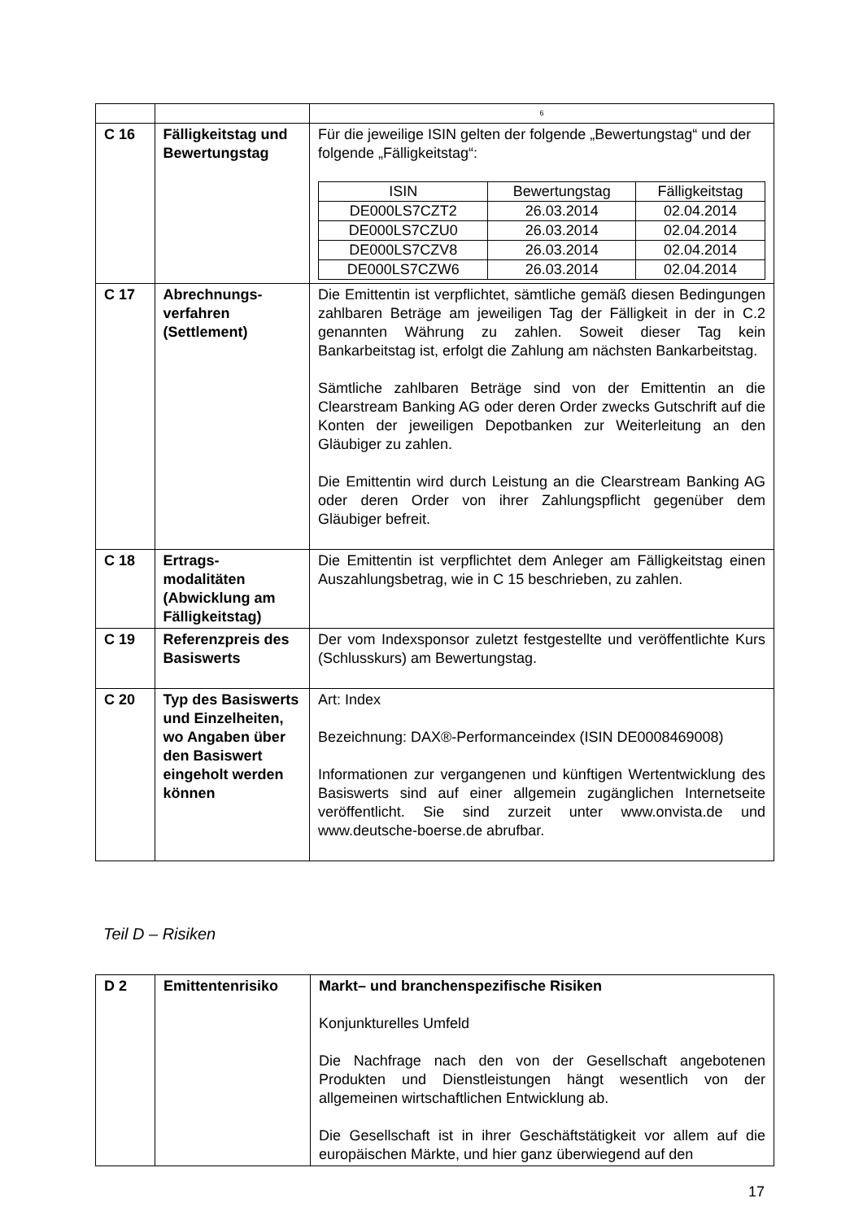| | | 6 |
| C 16 | Fälligkeitstag und Bewertungstag | Für die jeweilige ISIN gelten der folgende „Bewertungstag“ und der folgende „Fälligkeitstag“: / ISIN / Bewertungstag / Fälligkeitstag / / --- / --- / --- / / DE000LS7CZT2 / 26.03.2014 / 02.04.2014 / / DE000LS7CZU0 / 26.03.2014 / 02.04.2014 / / DE000LS7CZV8 / 26.03.2014 / 02.04.2014 / / DE000LS7CZW6 / 26.03.2014 / 02.04.2014 / |
| C 17 | Abrechnungs-verfahren (Settlement) | Die Emittentin ist verpflichtet, sämtliche gemäß diesen Bedingungen zahlbaren Beträge am jeweiligen Tag der Fälligkeit in der in C.2 genannten Währung zu zahlen. Soweit dieser Tag kein Bankarbeitstag ist, erfolgt die Zahlung am nächsten Bankarbeitstag. Sämtliche zahlbaren Beträge sind von der Emittentin an die Clearstream Banking AG oder deren Order zwecks Gutschrift auf die Konten der jeweiligen Depotbanken zur Weiterleitung an den Gläubiger zu zahlen. Die Emittentin wird durch Leistung an die Clearstream Banking AG oder deren Order von ihrer Zahlungspflicht gegenüber dem Gläubiger befreit. |
| C 18 | Ertrags-modalitäten (Abwicklung am Fälligkeitstag) | Die Emittentin ist verpflichtet dem Anleger am Fälligkeitstag einen Auszahlungsbetrag, wie in C 15 beschrieben, zu zahlen. |
| C 19 | Referenzpreis des Basiswerts | Der vom Indexsponsor zuletzt festgestellte und veröffentlichte Kurs (Schlusskurs) am Bewertungstag. |
| C 20 | Typ des Basiswerts und Einzelheiten, wo Angaben über den Basiswert eingeholt werden können | Art: Index Bezeichnung: DAX®-Performanceindex (ISIN DE0008469008) Informationen zur vergangenen und künftigen Wertentwicklung des Basiswerts sind auf einer allgemein zugänglichen Internetseite veröffentlicht. Sie sind zurzeit unter www.onvista.de und www.deutsche-boerse.de abrufbar. |
Teil D – Risiken
| D 2 | Emittentenrisiko | Markt– und branchenspezifische Risiken Konjunkturelles Umfeld Die Nachfrage nach den von der Gesellschaft angebotenen Produkten und Dienstleistungen hängt wesentlich von der allgemeinen wirtschaftlichen Entwicklung ab. Die Gesellschaft ist in ihrer Geschäftstätigkeit vor allem auf die europäischen Märkte, und hier ganz überwiegend auf den |
17